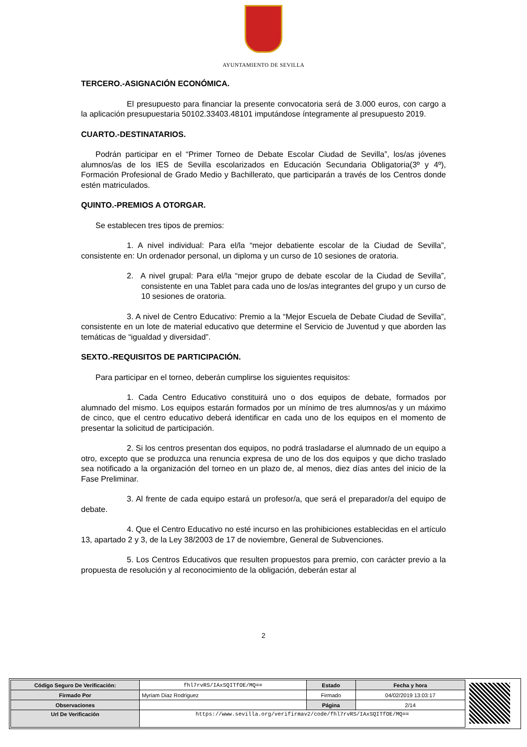AYUNTAMIENTO DE SEVILLA
TERCERO.-ASIGNACIÓN ECONÓMICA.
El presupuesto para financiar la presente convocatoria será de 3.000 euros, con cargo a la aplicación presupuestaria 50102.33403.48101 imputándose íntegramente al presupuesto 2019.
CUARTO.-DESTINATARIOS.
Podrán participar en el “Primer Torneo de Debate Escolar Ciudad de Sevilla”, los/as jóvenes alumnos/as de los IES de Sevilla escolarizados en Educación Secundaria Obligatoria(3º y 4º), Formación Profesional de Grado Medio y Bachillerato, que participarán a través de los Centros donde estén matriculados.
QUINTO.-PREMIOS A OTORGAR.
Se establecen tres tipos de premios:
1. A nivel individual: Para el/la “mejor debatiente escolar de la Ciudad de Sevilla”, consistente en: Un ordenador personal, un diploma y un curso de 10 sesiones de oratoria.
2. A nivel grupal: Para el/la “mejor grupo de debate escolar de la Ciudad de Sevilla”, consistente en una Tablet para cada uno de los/as integrantes del grupo y un curso de 10 sesiones de oratoria.
3. A nivel de Centro Educativo: Premio a la “Mejor Escuela de Debate Ciudad de Sevilla”, consistente en un lote de material educativo que determine el Servicio de Juventud y que aborden las temáticas de “igualdad y diversidad”.
SEXTO.-REQUISITOS DE PARTICIPACIÓN.
Para participar en el torneo, deberán cumplirse los siguientes requisitos:
1. Cada Centro Educativo constituirá uno o dos equipos de debate, formados por alumnado del mismo. Los equipos estarán formados por un mínimo de tres alumnos/as y un máximo de cinco, que el centro educativo deberá identificar en cada uno de los equipos en el momento de presentar la solicitud de participación.
2. Si los centros presentan dos equipos, no podrá trasladarse el alumnado de un equipo a otro, excepto que se produzca una renuncia expresa de uno de los dos equipos y que dicho traslado sea notificado a la organización del torneo en un plazo de, al menos, diez días antes del inicio de la Fase Preliminar.
3. Al frente de cada equipo estará un profesor/a, que será el preparador/a del equipo de debate.
4. Que el Centro Educativo no esté incurso en las prohibiciones establecidas en el artículo 13, apartado 2 y 3, de la Ley 38/2003 de 17 de noviembre, General de Subvenciones.
5. Los Centros Educativos que resulten propuestos para premio, con carácter previo a la propuesta de resolución y al reconocimiento de la obligación, deberán estar al
2
| Código Seguro De Verificación: | fhl7rvRS/IAxSQITfOE/MQ== | Estado | Fecha y hora |
| Firmado Por | Myriam Diaz Rodriguez | Firmado | 04/02/2019 13:03:17 |
| Observaciones | | Página | 2/14 |
| Url De Verificación | https://www.sevilla.org/verifirmav2/code/fhl7rvRS/IAxSQITfOE/MQ== | | |